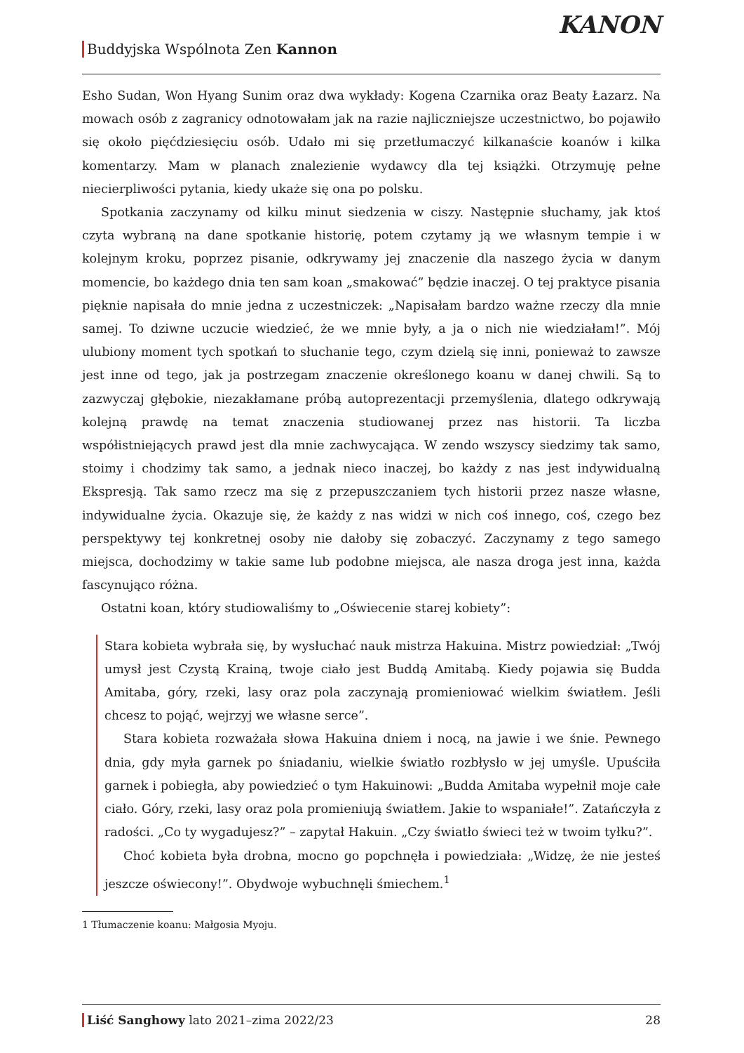Buddyjska Wspólnota Zen Kannon
KANON
Esho Sudan, Won Hyang Sunim oraz dwa wykłady: Kogena Czarnika oraz Beaty Łazarz. Na mowach osób z zagranicy odnotowałam jak na razie najliczniejsze uczestnictwo, bo pojawiło się około pięćdziesięciu osób. Udało mi się przetłumaczyć kilkanaście koanów i kilka komentarzy. Mam w planach znalezienie wydawcy dla tej książki. Otrzymuję pełne niecierpliwości pytania, kiedy ukaże się ona po polsku.
Spotkania zaczynamy od kilku minut siedzenia w ciszy. Następnie słuchamy, jak ktoś czyta wybraną na dane spotkanie historię, potem czytamy ją we własnym tempie i w kolejnym kroku, poprzez pisanie, odkrywamy jej znaczenie dla naszego życia w danym momencie, bo każdego dnia ten sam koan „smakować” będzie inaczej. O tej praktyce pisania pięknie napisała do mnie jedna z uczestniczek: „Napisałam bardzo ważne rzeczy dla mnie samej. To dziwne uczucie wiedzieć, że we mnie były, a ja o nich nie wiedziałam!”. Mój ulubiony moment tych spotkań to słuchanie tego, czym dzielą się inni, ponieważ to zawsze jest inne od tego, jak ja postrzegam znaczenie określonego koanu w danej chwili. Są to zazwyczaj głębokie, niezakłamane próbą autoprezentacji przemyślenia, dlatego odkrywają kolejną prawdę na temat znaczenia studiowanej przez nas historii. Ta liczba współistniejących prawd jest dla mnie zachwycająca. W zendo wszyscy siedzimy tak samo, stoimy i chodzimy tak samo, a jednak nieco inaczej, bo każdy z nas jest indywidualną Ekspresją. Tak samo rzecz ma się z przepuszczaniem tych historii przez nasze własne, indywidualne życia. Okazuje się, że każdy z nas widzi w nich coś innego, coś, czego bez perspektywy tej konkretnej osoby nie dałoby się zobaczyć. Zaczynamy z tego samego miejsca, dochodzimy w takie same lub podobne miejsca, ale nasza droga jest inna, każda fascynująco różna.
Ostatni koan, który studiowaliśmy to „Oświecenie starej kobiety”:
Stara kobieta wybrała się, by wysłuchać nauk mistrza Hakuina. Mistrz powiedział: „Twój umysł jest Czystą Krainą, twoje ciało jest Buddą Amitabą. Kiedy pojawia się Budda Amitaba, góry, rzeki, lasy oraz pola zaczynają promieniować wielkim światłem. Jeśli chcesz to pojąć, wejrzyj we własne serce”.
Stara kobieta rozważała słowa Hakuina dniem i nocą, na jawie i we śnie. Pewnego dnia, gdy myła garnek po śniadaniu, wielkie światło rozbłysło w jej umyśle. Upuściła garnek i pobiegła, aby powiedzieć o tym Hakuinowi: „Budda Amitaba wypełnił moje całe ciało. Góry, rzeki, lasy oraz pola promieniują światłem. Jakie to wspaniałe!”. Zatańczyła z radości. „Co ty wygadujesz?” – zapytał Hakuin. „Czy światło świeci też w twoim tyłku?”.
Choć kobieta była drobna, mocno go popchnęła i powiedziała: „Widzę, że nie jesteś jeszcze oświecony!”. Obydwoje wybuchnęli śmiechem.<sup>1</sup>
1 Tłumaczenie koanu: Małgosia Myoju.
Liść Sanghowy lato 2021–zima 2022/23 28